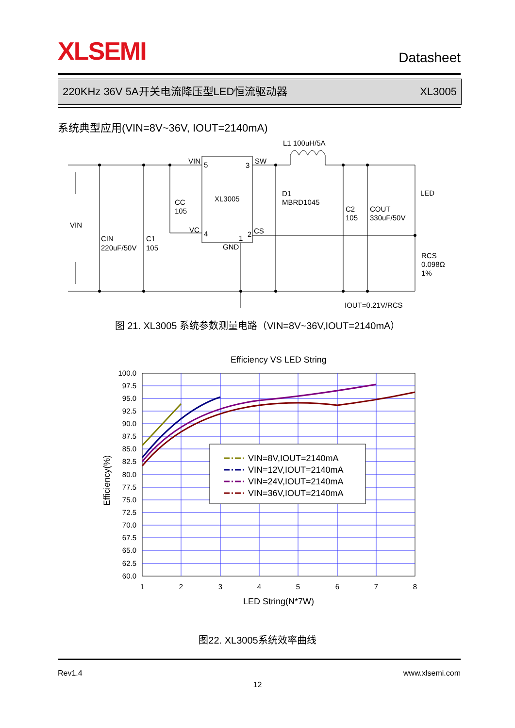XLSEMI
Datasheet
220KHz 36V 5A开关电流降压型LED恒流驱动器 XL3005
系统典型应用(VIN=8V~36V, IOUT=2140mA)
L1 100uH/5A
VIN
5
3
SW
XL3005
CC
105
VC
4
1
2
CS
GND
D1
MBRD1045
C2
105
COUT
330uF/50V
LED
VIN
CIN
220uF/50V
C1
105
RCS
0.098Ω
1%
IOUT=0.21V/RCS
图 21. XL3005 系统参数测量电路（VIN=8V~36V,IOUT=2140mA）
Efficiency VS LED String
VIN=8V,IOUT=2140mA
VIN=12V,IOUT=2140mA
VIN=24V,IOUT=2140mA
VIN=36V,IOUT=2140mA
100.0
97.5
95.0
92.5
90.0
87.5
85.0
82.5
80.0
77.5
75.0
72.5
70.0
67.5
65.0
62.5
60.0
1
2
3
4
5
6
7
8
LED String(N*7W)
Efficiency(%)
图22. XL3005系统效率曲线
Rev1.4 www.xlsemi.com
12